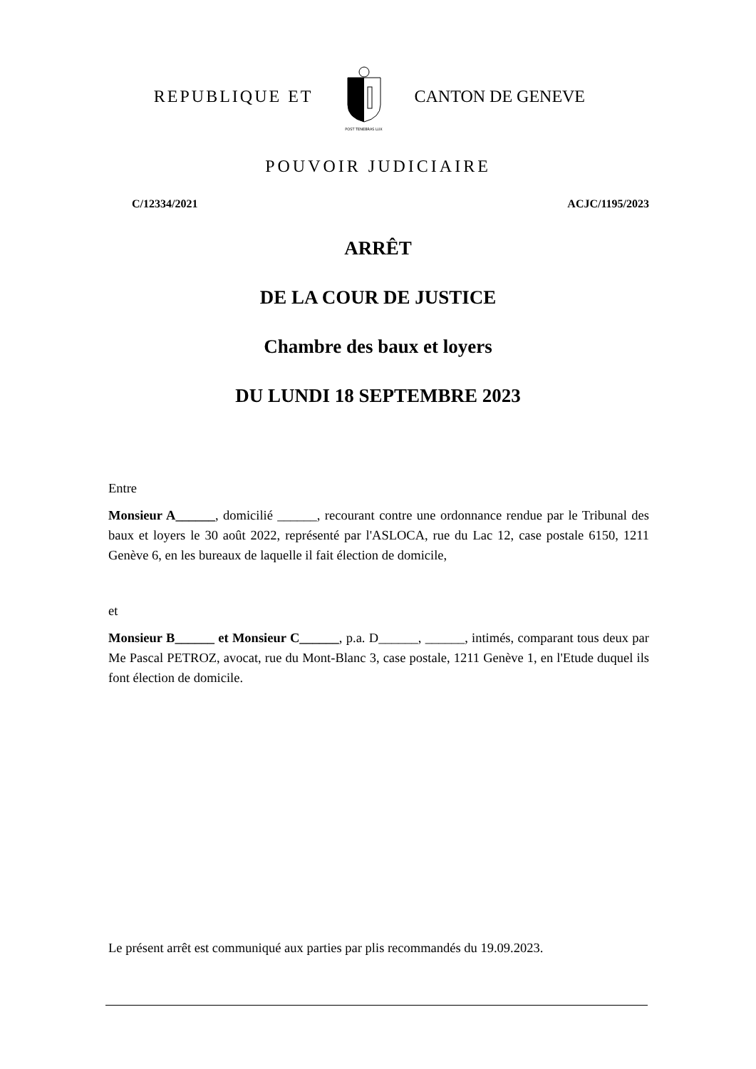REPUBLIQUE ET
POST TENEBRAS LUX
CANTON DE GENEVE
POUVOIR JUDICIAIRE
C/12334/2021 ACJC/1195/2023
ARRÊT
DE LA COUR DE JUSTICE
Chambre des baux et loyers
DU LUNDI 18 SEPTEMBRE 2023
Entre
Monsieur A______, domicilié ______, recourant contre une ordonnance rendue par le Tribunal des baux et loyers le 30 août 2022, représenté par l'ASLOCA, rue du Lac 12, case postale 6150, 1211 Genève 6, en les bureaux de laquelle il fait élection de domicile,
et
Monsieur B______ et Monsieur C______, p.a. D______, ______, intimés, comparant tous deux par Me Pascal PETROZ, avocat, rue du Mont-Blanc 3, case postale, 1211 Genève 1, en l'Etude duquel ils font élection de domicile.
Le présent arrêt est communiqué aux parties par plis recommandés du 19.09.2023.